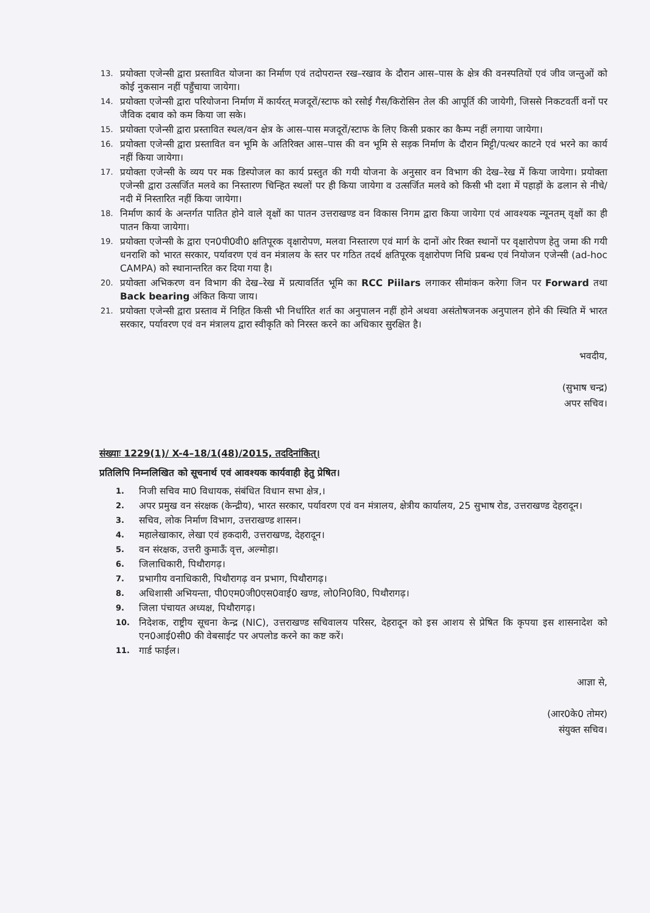13. प्रयोक्ता एजेन्सी द्वारा प्रस्तावित योजना का निर्माण एवं तदोपरान्त रख–रखाव के दौरान आस–पास के क्षेत्र की वनस्पतियों एवं जीव जन्तुओं को कोई नुकसान नहीं पहुँचाया जायेगा।
14. प्रयोक्ता एजेन्सी द्वारा परियोजना निर्माण में कार्यरत् मजदूरों/स्टाफ को रसोई गैस/किरोसिन तेल की आपूर्ति की जायेगी, जिससे निकटवर्ती वनों पर जैविक दबाव को कम किया जा सके।
15. प्रयोक्ता एजेन्सी द्वारा प्रस्तावित स्थल/वन क्षेत्र के आस–पास मजदूरों/स्टाफ के लिए किसी प्रकार का कैम्प नहीं लगाया जायेगा।
16. प्रयोक्ता एजेन्सी द्वारा प्रस्तावित वन भूमि के अतिरिक्त आस–पास की वन भूमि से सड़क निर्माण के दौरान मिट्टी/पत्थर काटने एवं भरने का कार्य नहीं किया जायेगा।
17. प्रयोक्ता एजेन्सी के व्यय पर मक डिस्पोजल का कार्य प्रस्तुत की गयी योजना के अनुसार वन विभाग की देख–रेख में किया जायेगा। प्रयोक्ता एजेन्सी द्वारा उत्सर्जित मलवे का निस्तारण चिन्हित स्थलों पर ही किया जायेगा व उत्सर्जित मलवे को किसी भी दशा में पहाड़ों के ढलान से नीचे/नदी में निस्तारित नहीं किया जायेगा।
18. निर्माण कार्य के अन्तर्गत पातित होने वाले वृक्षों का पातन उत्तराखण्ड वन विकास निगम द्वारा किया जायेगा एवं आवश्यक न्यूनतम् वृक्षों का ही पातन किया जायेगा।
19. प्रयोक्ता एजेन्सी के द्वारा एन0पी0वी0 क्षतिपूरक वृक्षारोपण, मलवा निस्तारण एवं मार्ग के दानों ओर रिक्त स्थानों पर वृक्षारोपण हेतु जमा की गयी धनराशि को भारत सरकार, पर्यावरण एवं वन मंत्रालय के स्तर पर गठित तदर्थ क्षतिपूरक वृक्षारोपण निधि प्रबन्ध एवं नियोजन एजेन्सी (ad-hoc CAMPA) को स्थानान्तरित कर दिया गया है।
20. प्रयोक्ता अभिकरण वन विभाग की देख–रेख में प्रत्यावर्तित भूमि का RCC Piilars लगाकर सीमांकन करेगा जिन पर Forward तथा Back bearing अंकित किया जाय।
21. प्रयोक्ता एजेन्सी द्वारा प्रस्ताव में निहित किसी भी निर्धारित शर्त का अनुपालन नहीं होने अथवा असंतोषजनक अनुपालन होने की स्थिति में भारत सरकार, पर्यावरण एवं वन मंत्रालय द्वारा स्वीकृति को निरस्त करने का अधिकार सुरक्षित है।
भवदीय,
(सुभाष चन्द्र)
अपर सचिव।
संख्याः 1229(1)/ X-4–18/1(48)/2015, तददिनांकित्।
प्रतिलिपि निम्नलिखित को सूचनार्थ एवं आवश्यक कार्यवाही हेतु प्रेषित।
1. निजी सचिव मा0 विधायक, संबंधित विधान सभा क्षेत्र,।
2. अपर प्रमुख वन संरक्षक (केन्द्रीय), भारत सरकार, पर्यावरण एवं वन मंत्रालय, क्षेत्रीय कार्यालय, 25 सुभाष रोड, उत्तराखण्ड देहरादून।
3. सचिव, लोक निर्माण विभाग, उत्तराखण्ड शासन।
4. महालेखाकार, लेखा एवं हकदारी, उत्तराखण्ड, देहरादून।
5. वन संरक्षक, उत्तरी कुमाऊँ वृत्त, अल्मोड़ा।
6. जिलाधिकारी, पिथौरागढ़।
7. प्रभागीय वनाधिकारी, पिथौरागढ़ वन प्रभाग, पिथौरागढ़।
8. अधिशासी अभियन्ता, पी0एम0जी0एस0वाई0 खण्ड, लो0नि0वि0, पिथौरागढ़।
9. जिला पंचायत अध्यक्ष, पिथौरागढ़।
10. निदेशक, राष्ट्रीय सूचना केन्द्र (NIC), उत्तराखण्ड सचिवालय परिसर, देहरादून को इस आशय से प्रेषित कि कृपया इस शासनादेश को एन0आई0सी0 की वेबसाईट पर अपलोड करने का कष्ट करें।
11. गार्ड फाईल।
आज्ञा से,
(आर0के0 तोमर)
संयुक्त सचिव।